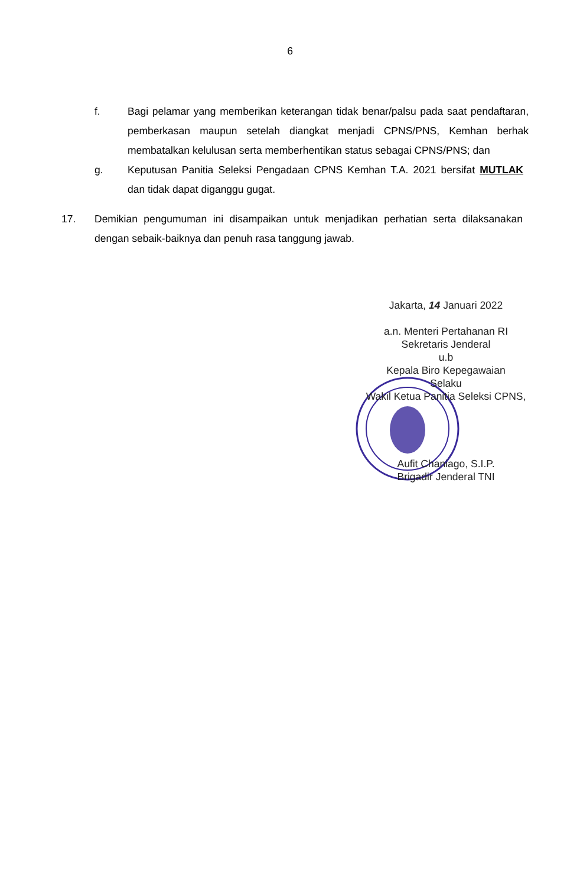6
f. Bagi pelamar yang memberikan keterangan tidak benar/palsu pada saat pendaftaran, pemberkasan maupun setelah diangkat menjadi CPNS/PNS, Kemhan berhak membatalkan kelulusan serta memberhentikan status sebagai CPNS/PNS; dan
g. Keputusan Panitia Seleksi Pengadaan CPNS Kemhan T.A. 2021 bersifat MUTLAK dan tidak dapat diganggu gugat.
17. Demikian pengumuman ini disampaikan untuk menjadikan perhatian serta dilaksanakan dengan sebaik-baiknya dan penuh rasa tanggung jawab.
Jakarta, 14 Januari 2022
a.n. Menteri Pertahanan RI
Sekretaris Jenderal
u.b
Kepala Biro Kepegawaian
Selaku
Wakil Ketua Panitia Seleksi CPNS,
Aufit Chaniago, S.I.P.
Brigadir Jenderal TNI